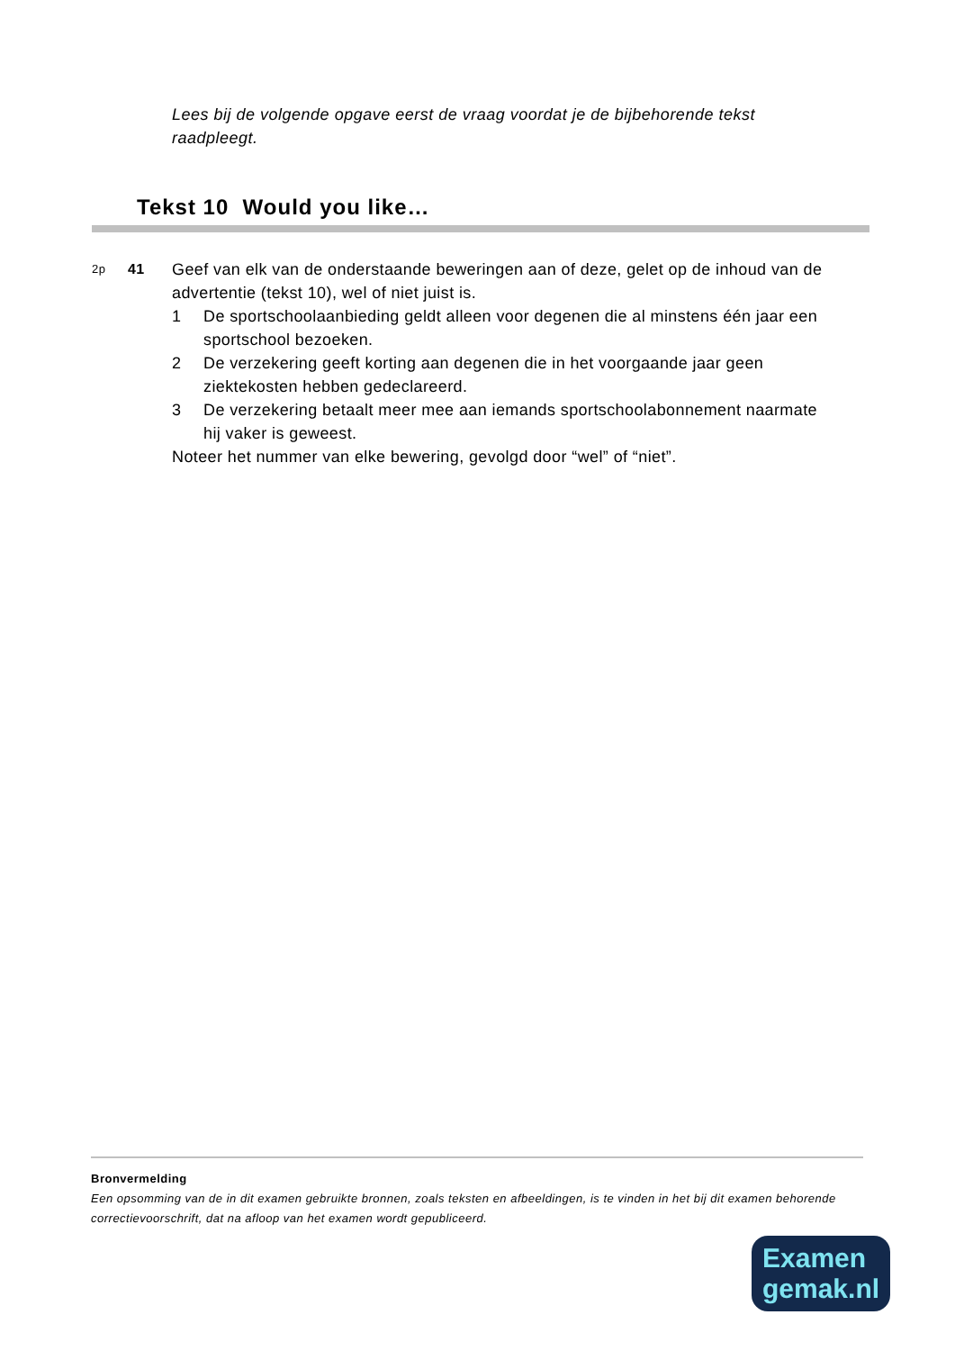Lees bij de volgende opgave eerst de vraag voordat je de bijbehorende tekst raadpleegt.
Tekst 10 Would you like…
2p
41 Geef van elk van de onderstaande beweringen aan of deze, gelet op de inhoud van de advertentie (tekst 10), wel of niet juist is.
1 De sportschoolaanbieding geldt alleen voor degenen die al minstens één jaar een sportschool bezoeken.
2 De verzekering geeft korting aan degenen die in het voorgaande jaar geen ziektekosten hebben gedeclareerd.
3 De verzekering betaalt meer mee aan iemands sportschoolabonnement naarmate hij vaker is geweest.
Noteer het nummer van elke bewering, gevolgd door “wel” of “niet”.
Bronvermelding
Een opsomming van de in dit examen gebruikte bronnen, zoals teksten en afbeeldingen, is te vinden in het bij dit examen behorende correctievoorschrift, dat na afloop van het examen wordt gepubliceerd.
Examen
gemak.nl